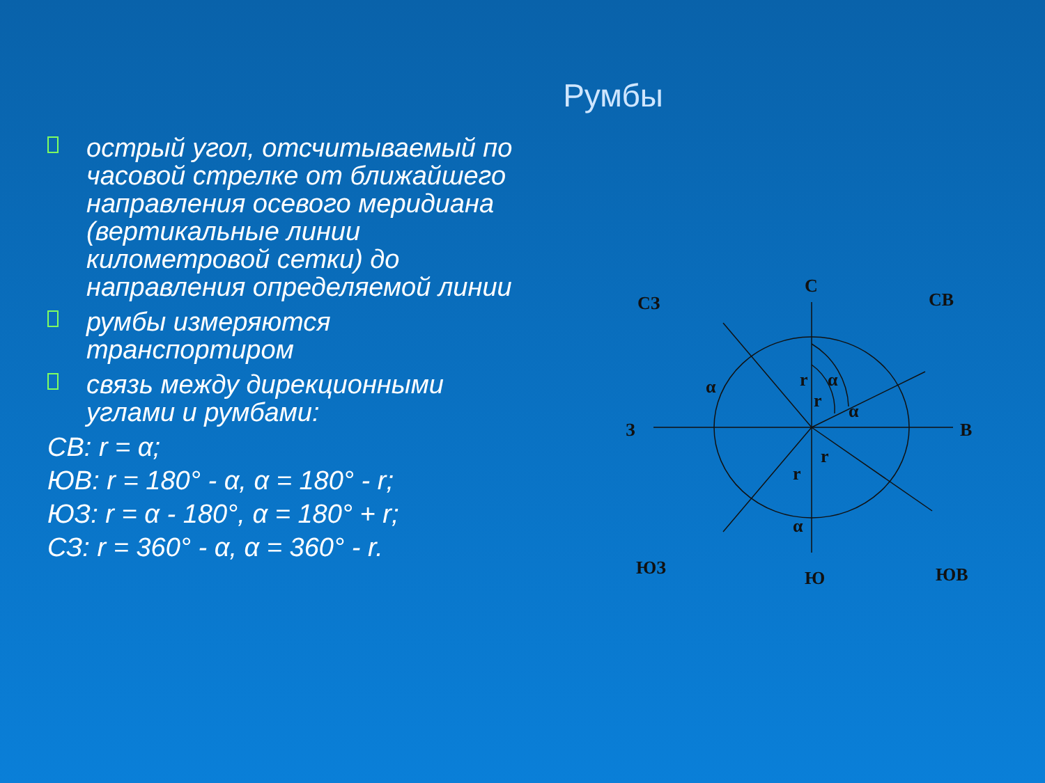Румбы
□
острый угол, отсчитываемый по часовой стрелке от ближайшего направления осевого меридиана (вертикальные линии километровой сетки) до направления определяемой линии
□
румбы измеряются транспортиром
□
связь между дирекционными углами и румбами:
СВ: r = α;
ЮВ: r = 180° - α, α = 180° - r;
ЮЗ: r = α - 180°, α = 180° + r;
СЗ: r = 360° - α, α = 360° - r.
С
СЗ
СВ
З
В
ЮЗ
Ю
ЮВ
α
α
α
α
r
r
r
r